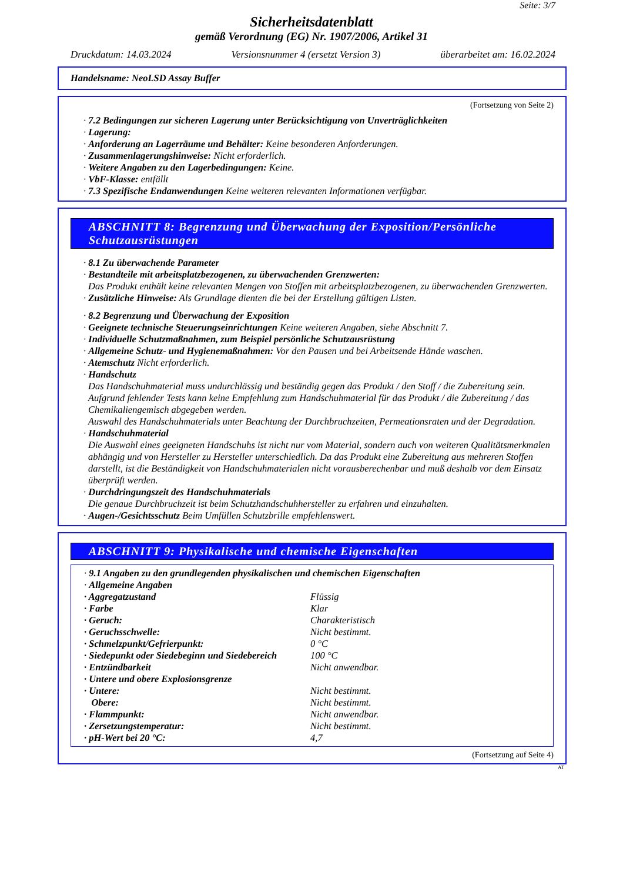Seite: 3/7
Sicherheitsdatenblatt
gemäß Verordnung (EG) Nr. 1907/2006, Artikel 31
Druckdatum: 14.03.2024 Versionsnummer 4 (ersetzt Version 3) überarbeitet am: 16.02.2024
Handelsname: NeoLSD Assay Buffer
(Fortsetzung von Seite 2)
· 7.2 Bedingungen zur sicheren Lagerung unter Berücksichtigung von Unverträglichkeiten
· Lagerung:
· Anforderung an Lagerräume und Behälter: Keine besonderen Anforderungen.
· Zusammenlagerungshinweise: Nicht erforderlich.
· Weitere Angaben zu den Lagerbedingungen: Keine.
· VbF-Klasse: entfällt
· 7.3 Spezifische Endanwendungen Keine weiteren relevanten Informationen verfügbar.
ABSCHNITT 8: Begrenzung und Überwachung der Exposition/Persönliche Schutzausrüstungen
· 8.1 Zu überwachende Parameter
· Bestandteile mit arbeitsplatzbezogenen, zu überwachenden Grenzwerten:
Das Produkt enthält keine relevanten Mengen von Stoffen mit arbeitsplatzbezogenen, zu überwachenden Grenzwerten.
· Zusätzliche Hinweise: Als Grundlage dienten die bei der Erstellung gültigen Listen.
· 8.2 Begrenzung und Überwachung der Exposition
· Geeignete technische Steuerungseinrichtungen Keine weiteren Angaben, siehe Abschnitt 7.
· Individuelle Schutzmaßnahmen, zum Beispiel persönliche Schutzausrüstung
· Allgemeine Schutz- und Hygienemaßnahmen: Vor den Pausen und bei Arbeitsende Hände waschen.
· Atemschutz Nicht erforderlich.
· Handschutz
Das Handschuhmaterial muss undurchlässig und beständig gegen das Produkt / den Stoff / die Zubereitung sein.
Aufgrund fehlender Tests kann keine Empfehlung zum Handschuhmaterial für das Produkt / die Zubereitung / das Chemikaliengemisch abgegeben werden.
Auswahl des Handschuhmaterials unter Beachtung der Durchbruchzeiten, Permeationsraten und der Degradation.
· Handschuhmaterial
Die Auswahl eines geeigneten Handschuhs ist nicht nur vom Material, sondern auch von weiteren Qualitätsmerkmalen abhängig und von Hersteller zu Hersteller unterschiedlich. Da das Produkt eine Zubereitung aus mehreren Stoffen darstellt, ist die Beständigkeit von Handschuhmaterialen nicht vorausberechenbar und muß deshalb vor dem Einsatz überprüft werden.
· Durchdringungszeit des Handschuhmaterials
Die genaue Durchbruchzeit ist beim Schutzhandschuhhersteller zu erfahren und einzuhalten.
· Augen-/Gesichtsschutz Beim Umfüllen Schutzbrille empfehlenswert.
ABSCHNITT 9: Physikalische und chemische Eigenschaften
· 9.1 Angaben zu den grundlegenden physikalischen und chemischen Eigenschaften
· Allgemeine Angaben
| · Aggregatzustand | Flüssig |
| · Farbe | Klar |
| · Geruch: | Charakteristisch |
| · Geruchsschwelle: | Nicht bestimmt. |
| · Schmelzpunkt/Gefrierpunkt: | 0 °C |
| · Siedepunkt oder Siedebeginn und Siedebereich | 100 °C |
| · Entzündbarkeit | Nicht anwendbar. |
| · Untere und obere Explosionsgrenze | |
| · Untere: | Nicht bestimmt. |
| Obere: | Nicht bestimmt. |
| · Flammpunkt: | Nicht anwendbar. |
| · Zersetzungstemperatur: | Nicht bestimmt. |
| · pH-Wert bei 20 °C: | 4,7 |
(Fortsetzung auf Seite 4)
AT